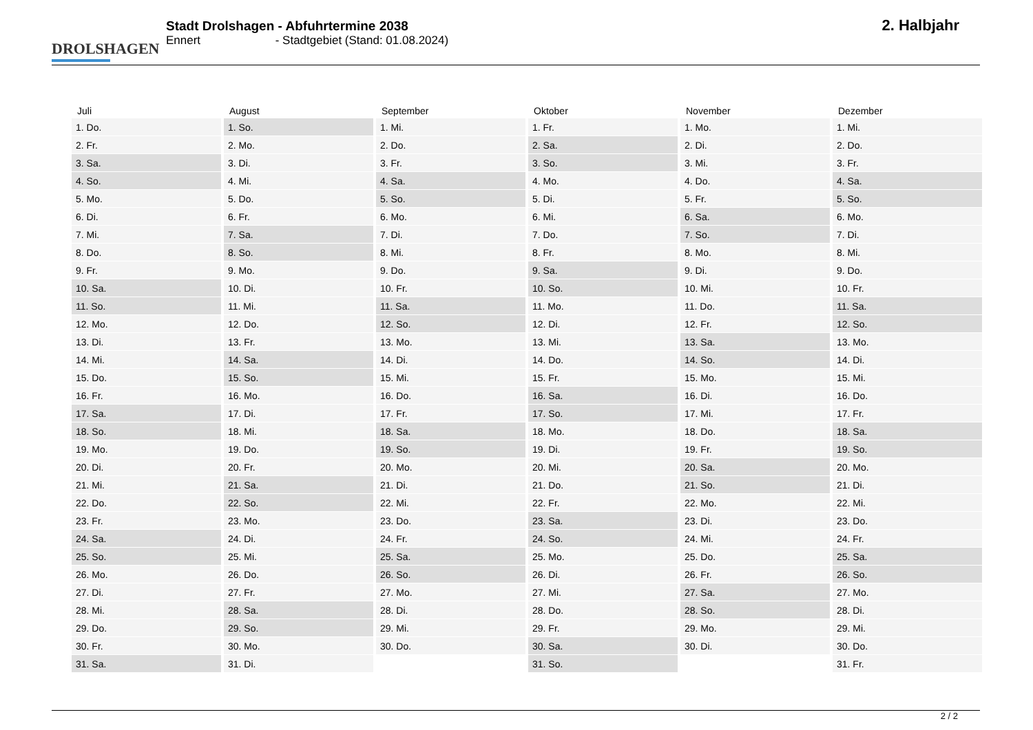DROLSHAGEN
Stadt Drolshagen - Abfuhrtermine 2038
Ennert - Stadtgebiet (Stand: 01.08.2024)
2. Halbjahr
| Juli | August | September | Oktober | November | Dezember |
| --- | --- | --- | --- | --- | --- |
| 1. Do. | 1. So. | 1. Mi. | 1. Fr. | 1. Mo. | 1. Mi. |
| 2. Fr. | 2. Mo. | 2. Do. | 2. Sa. | 2. Di. | 2. Do. |
| 3. Sa. | 3. Di. | 3. Fr. | 3. So. | 3. Mi. | 3. Fr. |
| 4. So. | 4. Mi. | 4. Sa. | 4. Mo. | 4. Do. | 4. Sa. |
| 5. Mo. | 5. Do. | 5. So. | 5. Di. | 5. Fr. | 5. So. |
| 6. Di. | 6. Fr. | 6. Mo. | 6. Mi. | 6. Sa. | 6. Mo. |
| 7. Mi. | 7. Sa. | 7. Di. | 7. Do. | 7. So. | 7. Di. |
| 8. Do. | 8. So. | 8. Mi. | 8. Fr. | 8. Mo. | 8. Mi. |
| 9. Fr. | 9. Mo. | 9. Do. | 9. Sa. | 9. Di. | 9. Do. |
| 10. Sa. | 10. Di. | 10. Fr. | 10. So. | 10. Mi. | 10. Fr. |
| 11. So. | 11. Mi. | 11. Sa. | 11. Mo. | 11. Do. | 11. Sa. |
| 12. Mo. | 12. Do. | 12. So. | 12. Di. | 12. Fr. | 12. So. |
| 13. Di. | 13. Fr. | 13. Mo. | 13. Mi. | 13. Sa. | 13. Mo. |
| 14. Mi. | 14. Sa. | 14. Di. | 14. Do. | 14. So. | 14. Di. |
| 15. Do. | 15. So. | 15. Mi. | 15. Fr. | 15. Mo. | 15. Mi. |
| 16. Fr. | 16. Mo. | 16. Do. | 16. Sa. | 16. Di. | 16. Do. |
| 17. Sa. | 17. Di. | 17. Fr. | 17. So. | 17. Mi. | 17. Fr. |
| 18. So. | 18. Mi. | 18. Sa. | 18. Mo. | 18. Do. | 18. Sa. |
| 19. Mo. | 19. Do. | 19. So. | 19. Di. | 19. Fr. | 19. So. |
| 20. Di. | 20. Fr. | 20. Mo. | 20. Mi. | 20. Sa. | 20. Mo. |
| 21. Mi. | 21. Sa. | 21. Di. | 21. Do. | 21. So. | 21. Di. |
| 22. Do. | 22. So. | 22. Mi. | 22. Fr. | 22. Mo. | 22. Mi. |
| 23. Fr. | 23. Mo. | 23. Do. | 23. Sa. | 23. Di. | 23. Do. |
| 24. Sa. | 24. Di. | 24. Fr. | 24. So. | 24. Mi. | 24. Fr. |
| 25. So. | 25. Mi. | 25. Sa. | 25. Mo. | 25. Do. | 25. Sa. |
| 26. Mo. | 26. Do. | 26. So. | 26. Di. | 26. Fr. | 26. So. |
| 27. Di. | 27. Fr. | 27. Mo. | 27. Mi. | 27. Sa. | 27. Mo. |
| 28. Mi. | 28. Sa. | 28. Di. | 28. Do. | 28. So. | 28. Di. |
| 29. Do. | 29. So. | 29. Mi. | 29. Fr. | 29. Mo. | 29. Mi. |
| 30. Fr. | 30. Mo. | 30. Do. | 30. Sa. | 30. Di. | 30. Do. |
| 31. Sa. | 31. Di. | | 31. So. | | 31. Fr. |
2 / 2